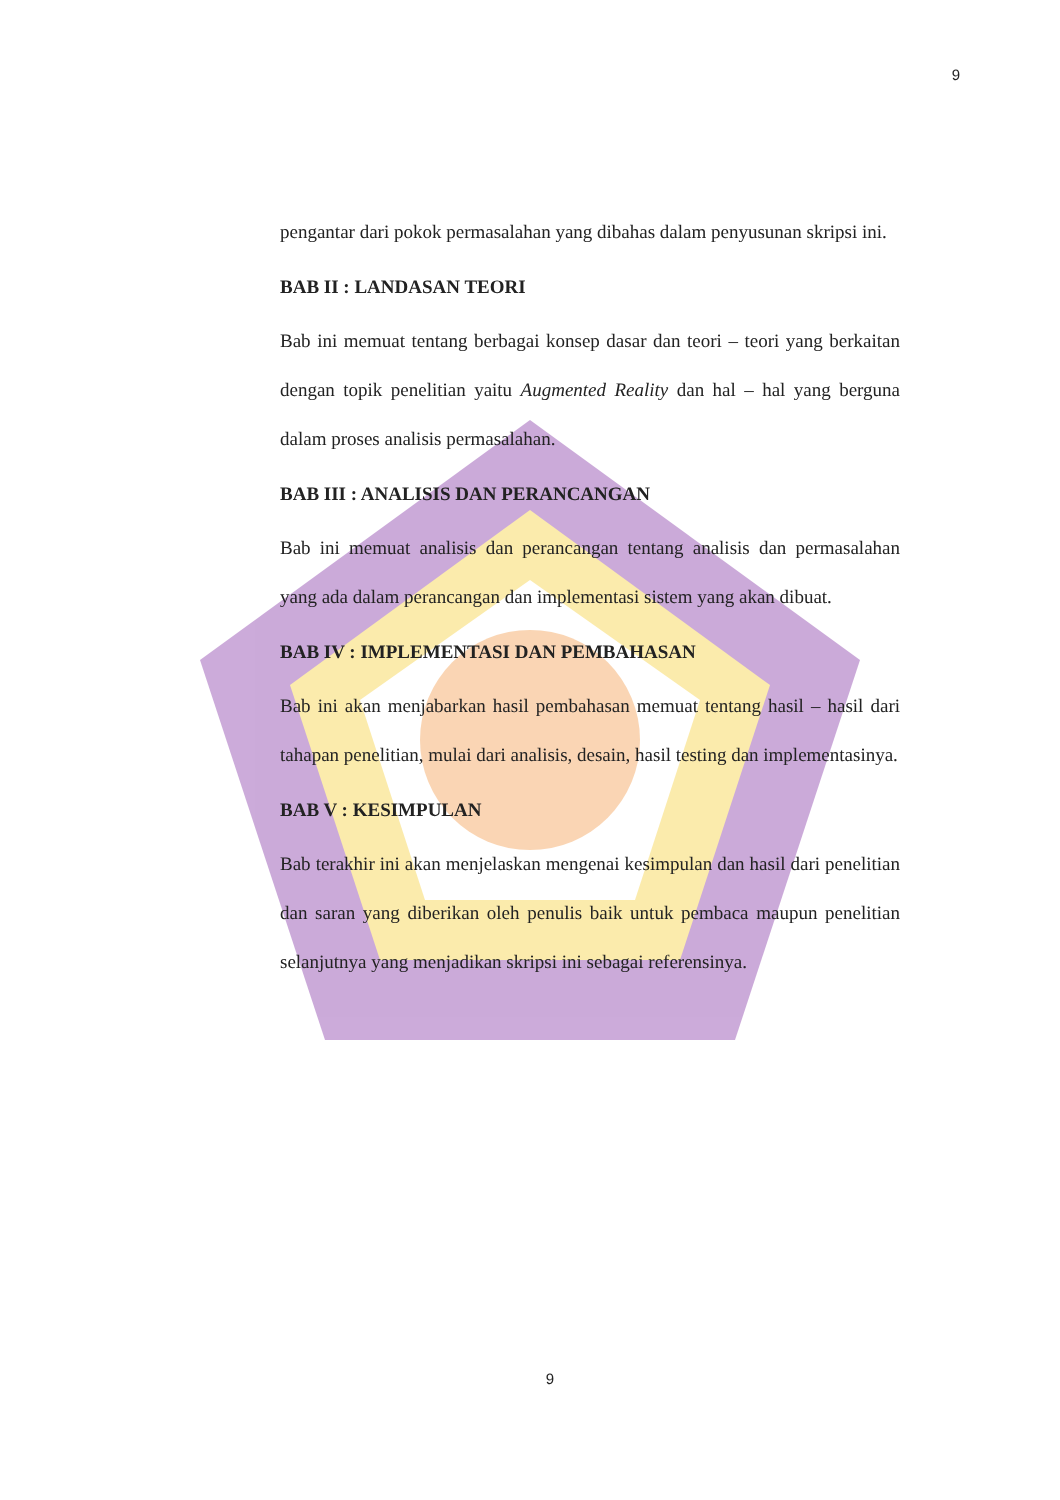9
pengantar dari pokok permasalahan yang dibahas dalam penyusunan skripsi ini.
BAB II : LANDASAN TEORI
Bab ini memuat tentang berbagai konsep dasar dan teori – teori yang berkaitan dengan topik penelitian yaitu Augmented Reality dan hal – hal yang berguna dalam proses analisis permasalahan.
BAB III : ANALISIS DAN PERANCANGAN
Bab ini memuat analisis dan perancangan tentang analisis dan permasalahan yang ada dalam perancangan dan implementasi sistem yang akan dibuat.
BAB IV : IMPLEMENTASI DAN PEMBAHASAN
Bab ini akan menjabarkan hasil pembahasan memuat tentang hasil – hasil dari tahapan penelitian, mulai dari analisis, desain, hasil testing dan implementasinya.
BAB V : KESIMPULAN
Bab terakhir ini akan menjelaskan mengenai kesimpulan dan hasil dari penelitian dan saran yang diberikan oleh penulis baik untuk pembaca maupun penelitian selanjutnya yang menjadikan skripsi ini sebagai referensinya.
9